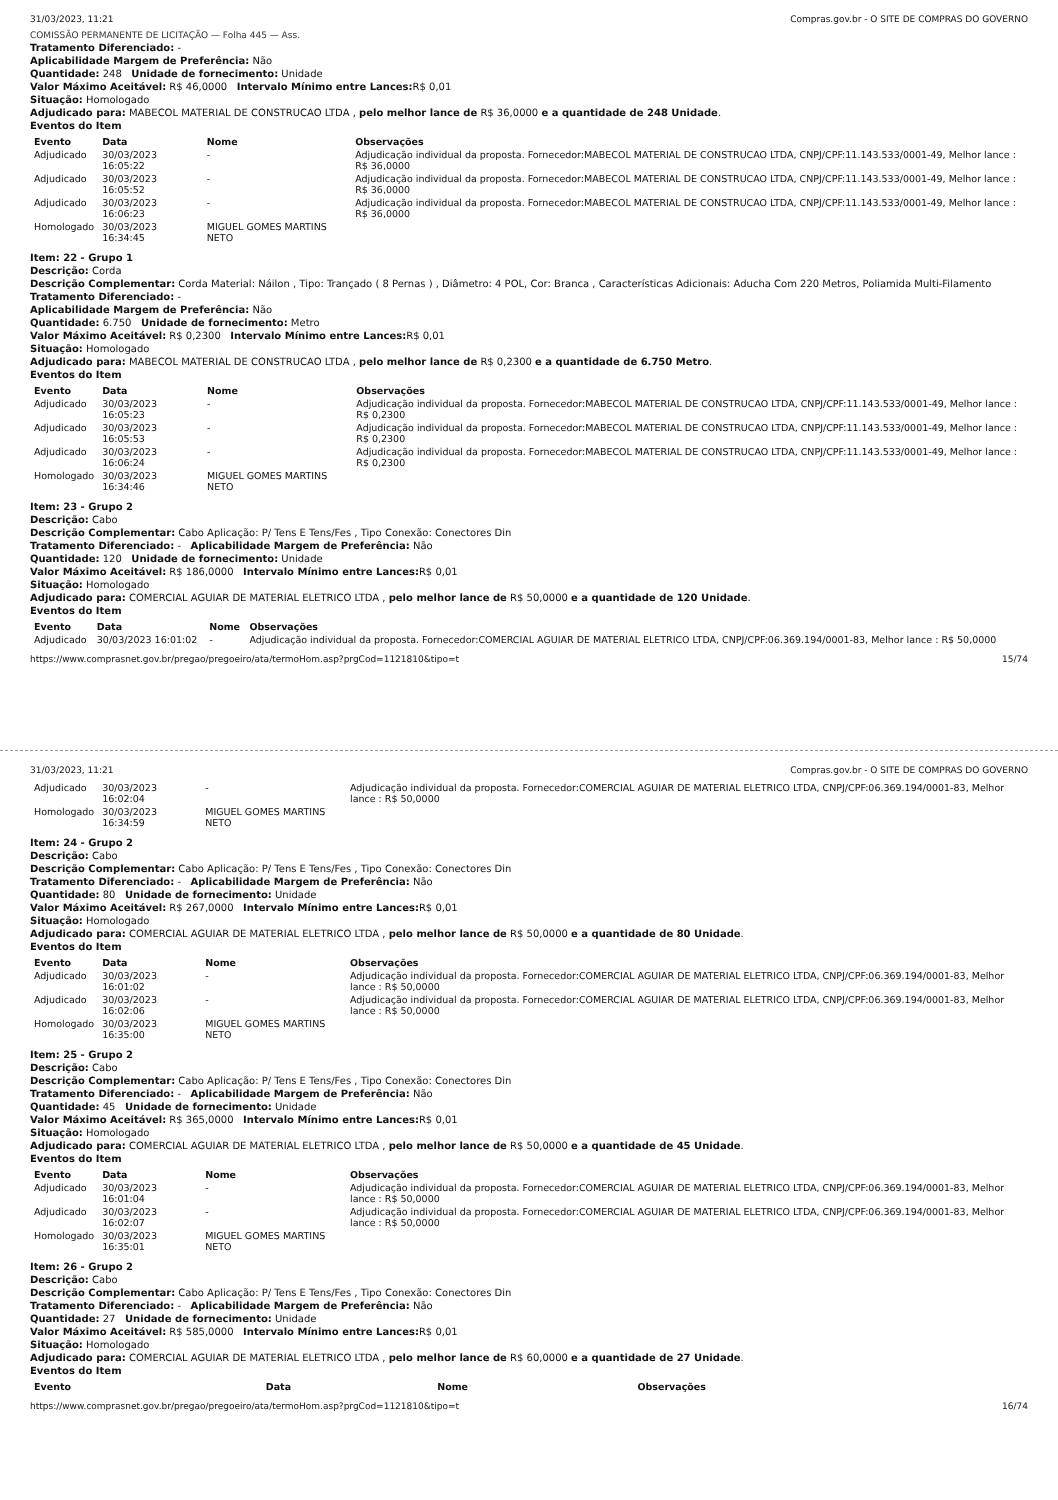31/03/2023, 11:21 Compras.gov.br - O SITE DE COMPRAS DO GOVERNO
COMISSÃO PERMANENTE DE LICITAÇÃO — Folha 445 — Ass.
Tratamento Diferenciado: -
Aplicabilidade Margem de Preferência: Não
Quantidade: 248 Unidade de fornecimento: Unidade
Valor Máximo Aceitável: R$ 46,0000 Intervalo Mínimo entre Lances: R$ 0,01
Situação: Homologado
Adjudicado para: MABECOL MATERIAL DE CONSTRUCAO LTDA , pelo melhor lance de R$ 36,0000 e a quantidade de 248 Unidade.
Eventos do Item
| Evento | Data | Nome | Observações |
| --- | --- | --- | --- |
| Adjudicado | 30/03/2023 16:05:22 | - | Adjudicação individual da proposta. Fornecedor:MABECOL MATERIAL DE CONSTRUCAO LTDA, CNPJ/CPF:11.143.533/0001-49, Melhor lance : R$ 36,0000 |
| Adjudicado | 30/03/2023 16:05:52 | - | Adjudicação individual da proposta. Fornecedor:MABECOL MATERIAL DE CONSTRUCAO LTDA, CNPJ/CPF:11.143.533/0001-49, Melhor lance : R$ 36,0000 |
| Adjudicado | 30/03/2023 16:06:23 | - | Adjudicação individual da proposta. Fornecedor:MABECOL MATERIAL DE CONSTRUCAO LTDA, CNPJ/CPF:11.143.533/0001-49, Melhor lance : R$ 36,0000 |
| Homologado | 30/03/2023 16:34:45 | MIGUEL GOMES MARTINS NETO | |
Item: 22 - Grupo 1
Descrição: Corda
Descrição Complementar: Corda Material: Náilon , Tipo: Trançado ( 8 Pernas ) , Diâmetro: 4 POL, Cor: Branca , Características Adicionais: Aducha Com 220 Metros, Poliamida Multi-Filamento
Tratamento Diferenciado: -
Aplicabilidade Margem de Preferência: Não
Quantidade: 6.750 Unidade de fornecimento: Metro
Valor Máximo Aceitável: R$ 0,2300 Intervalo Mínimo entre Lances: R$ 0,01
Situação: Homologado
Adjudicado para: MABECOL MATERIAL DE CONSTRUCAO LTDA , pelo melhor lance de R$ 0,2300 e a quantidade de 6.750 Metro.
Eventos do Item
| Evento | Data | Nome | Observações |
| --- | --- | --- | --- |
| Adjudicado | 30/03/2023 16:05:23 | - | Adjudicação individual da proposta. Fornecedor:MABECOL MATERIAL DE CONSTRUCAO LTDA, CNPJ/CPF:11.143.533/0001-49, Melhor lance : R$ 0,2300 |
| Adjudicado | 30/03/2023 16:05:53 | - | Adjudicação individual da proposta. Fornecedor:MABECOL MATERIAL DE CONSTRUCAO LTDA, CNPJ/CPF:11.143.533/0001-49, Melhor lance : R$ 0,2300 |
| Adjudicado | 30/03/2023 16:06:24 | - | Adjudicação individual da proposta. Fornecedor:MABECOL MATERIAL DE CONSTRUCAO LTDA, CNPJ/CPF:11.143.533/0001-49, Melhor lance : R$ 0,2300 |
| Homologado | 30/03/2023 16:34:46 | MIGUEL GOMES MARTINS NETO | |
Item: 23 - Grupo 2
Descrição: Cabo
Descrição Complementar: Cabo Aplicação: P/ Tens E Tens/Fes , Tipo Conexão: Conectores Din
Tratamento Diferenciado: - Aplicabilidade Margem de Preferência: Não
Quantidade: 120 Unidade de fornecimento: Unidade
Valor Máximo Aceitável: R$ 186,0000 Intervalo Mínimo entre Lances: R$ 0,01
Situação: Homologado
Adjudicado para: COMERCIAL AGUIAR DE MATERIAL ELETRICO LTDA , pelo melhor lance de R$ 50,0000 e a quantidade de 120 Unidade.
Eventos do Item
| Evento | Data | Nome | Observações |
| --- | --- | --- | --- |
| Adjudicado | 30/03/2023 16:01:02 | - | Adjudicação individual da proposta. Fornecedor:COMERCIAL AGUIAR DE MATERIAL ELETRICO LTDA, CNPJ/CPF:06.369.194/0001-83, Melhor lance : R$ 50,0000 |
https://www.comprasnet.gov.br/pregao/pregoeiro/ata/termoHom.asp?prgCod=1121810&tipo=t 15/74
31/03/2023, 11:21 Compras.gov.br - O SITE DE COMPRAS DO GOVERNO
| Adjudicado | 30/03/2023 16:02:04 | - | Adjudicação individual da proposta. Fornecedor:COMERCIAL AGUIAR DE MATERIAL ELETRICO LTDA, CNPJ/CPF:06.369.194/0001-83, Melhor lance : R$ 50,0000 |
| Homologado | 30/03/2023 16:34:59 | MIGUEL GOMES MARTINS NETO | |
Item: 24 - Grupo 2
Descrição: Cabo
Descrição Complementar: Cabo Aplicação: P/ Tens E Tens/Fes , Tipo Conexão: Conectores Din
Tratamento Diferenciado: - Aplicabilidade Margem de Preferência: Não
Quantidade: 80 Unidade de fornecimento: Unidade
Valor Máximo Aceitável: R$ 267,0000 Intervalo Mínimo entre Lances: R$ 0,01
Situação: Homologado
Adjudicado para: COMERCIAL AGUIAR DE MATERIAL ELETRICO LTDA , pelo melhor lance de R$ 50,0000 e a quantidade de 80 Unidade.
Eventos do Item
| Evento | Data | Nome | Observações |
| --- | --- | --- | --- |
| Adjudicado | 30/03/2023 16:01:02 | - | Adjudicação individual da proposta. Fornecedor:COMERCIAL AGUIAR DE MATERIAL ELETRICO LTDA, CNPJ/CPF:06.369.194/0001-83, Melhor lance : R$ 50,0000 |
| Adjudicado | 30/03/2023 16:02:06 | - | Adjudicação individual da proposta. Fornecedor:COMERCIAL AGUIAR DE MATERIAL ELETRICO LTDA, CNPJ/CPF:06.369.194/0001-83, Melhor lance : R$ 50,0000 |
| Homologado | 30/03/2023 16:35:00 | MIGUEL GOMES MARTINS NETO | |
Item: 25 - Grupo 2
Descrição: Cabo
Descrição Complementar: Cabo Aplicação: P/ Tens E Tens/Fes , Tipo Conexão: Conectores Din
Tratamento Diferenciado: - Aplicabilidade Margem de Preferência: Não
Quantidade: 45 Unidade de fornecimento: Unidade
Valor Máximo Aceitável: R$ 365,0000 Intervalo Mínimo entre Lances: R$ 0,01
Situação: Homologado
Adjudicado para: COMERCIAL AGUIAR DE MATERIAL ELETRICO LTDA , pelo melhor lance de R$ 50,0000 e a quantidade de 45 Unidade.
Eventos do Item
| Evento | Data | Nome | Observações |
| --- | --- | --- | --- |
| Adjudicado | 30/03/2023 16:01:04 | - | Adjudicação individual da proposta. Fornecedor:COMERCIAL AGUIAR DE MATERIAL ELETRICO LTDA, CNPJ/CPF:06.369.194/0001-83, Melhor lance : R$ 50,0000 |
| Adjudicado | 30/03/2023 16:02:07 | - | Adjudicação individual da proposta. Fornecedor:COMERCIAL AGUIAR DE MATERIAL ELETRICO LTDA, CNPJ/CPF:06.369.194/0001-83, Melhor lance : R$ 50,0000 |
| Homologado | 30/03/2023 16:35:01 | MIGUEL GOMES MARTINS NETO | |
Item: 26 - Grupo 2
Descrição: Cabo
Descrição Complementar: Cabo Aplicação: P/ Tens E Tens/Fes , Tipo Conexão: Conectores Din
Tratamento Diferenciado: - Aplicabilidade Margem de Preferência: Não
Quantidade: 27 Unidade de fornecimento: Unidade
Valor Máximo Aceitável: R$ 585,0000 Intervalo Mínimo entre Lances: R$ 0,01
Situação: Homologado
Adjudicado para: COMERCIAL AGUIAR DE MATERIAL ELETRICO LTDA , pelo melhor lance de R$ 60,0000 e a quantidade de 27 Unidade.
Eventos do Item
| Evento | Data | Nome | Observações |
| --- | --- | --- | --- |
https://www.comprasnet.gov.br/pregao/pregoeiro/ata/termoHom.asp?prgCod=1121810&tipo=t 16/74